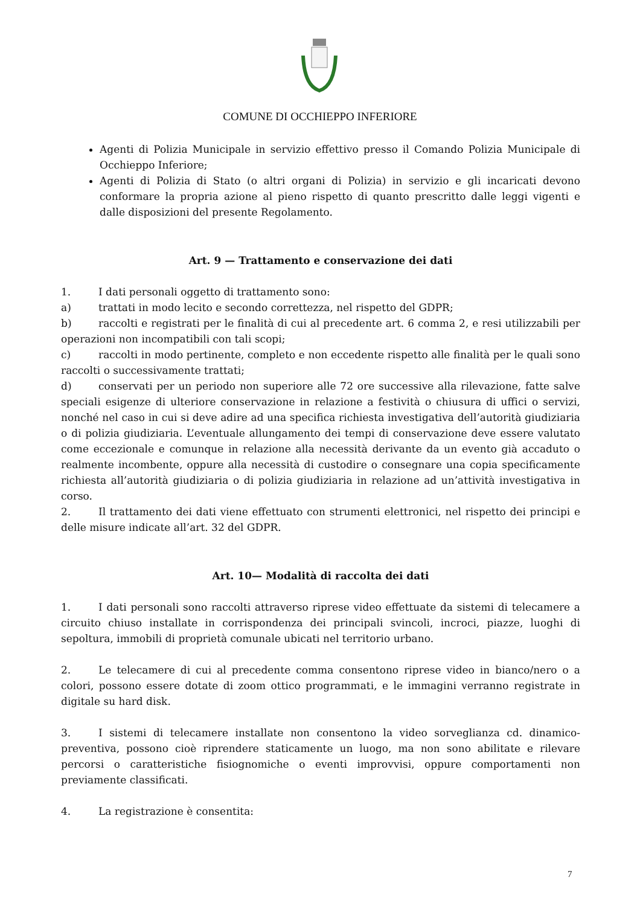COMUNE DI OCCHIEPPO INFERIORE
Agenti di Polizia Municipale in servizio effettivo presso il Comando Polizia Municipale di Occhieppo Inferiore;
Agenti di Polizia di Stato (o altri organi di Polizia) in servizio e gli incaricati devono conformare la propria azione al pieno rispetto di quanto prescritto dalle leggi vigenti e dalle disposizioni del presente Regolamento.
Art. 9 — Trattamento e conservazione dei dati
1. I dati personali oggetto di trattamento sono:
a) trattati in modo lecito e secondo correttezza, nel rispetto del GDPR;
b) raccolti e registrati per le finalità di cui al precedente art. 6 comma 2, e resi utilizzabili per operazioni non incompatibili con tali scopi;
c) raccolti in modo pertinente, completo e non eccedente rispetto alle finalità per le quali sono raccolti o successivamente trattati;
d) conservati per un periodo non superiore alle 72 ore successive alla rilevazione, fatte salve speciali esigenze di ulteriore conservazione in relazione a festività o chiusura di uffici o servizi, nonché nel caso in cui si deve adire ad una specifica richiesta investigativa dell’autorità giudiziaria o di polizia giudiziaria. L’eventuale allungamento dei tempi di conservazione deve essere valutato come eccezionale e comunque in relazione alla necessità derivante da un evento già accaduto o realmente incombente, oppure alla necessità di custodire o consegnare una copia specificamente richiesta all’autorità giudiziaria o di polizia giudiziaria in relazione ad un’attività investigativa in corso.
2. Il trattamento dei dati viene effettuato con strumenti elettronici, nel rispetto dei principi e delle misure indicate all’art. 32 del GDPR.
Art. 10— Modalità di raccolta dei dati
1. I dati personali sono raccolti attraverso riprese video effettuate da sistemi di telecamere a circuito chiuso installate in corrispondenza dei principali svincoli, incroci, piazze, luoghi di sepoltura, immobili di proprietà comunale ubicati nel territorio urbano.
2. Le telecamere di cui al precedente comma consentono riprese video in bianco/nero o a colori, possono essere dotate di zoom ottico programmati, e le immagini verranno registrate in digitale su hard disk.
3. I sistemi di telecamere installate non consentono la video sorveglianza cd. dinamico-preventiva, possono cioè riprendere staticamente un luogo, ma non sono abilitate e rilevare percorsi o caratteristiche fisiognomiche o eventi improvvisi, oppure comportamenti non previamente classificati.
4. La registrazione è consentita:
7